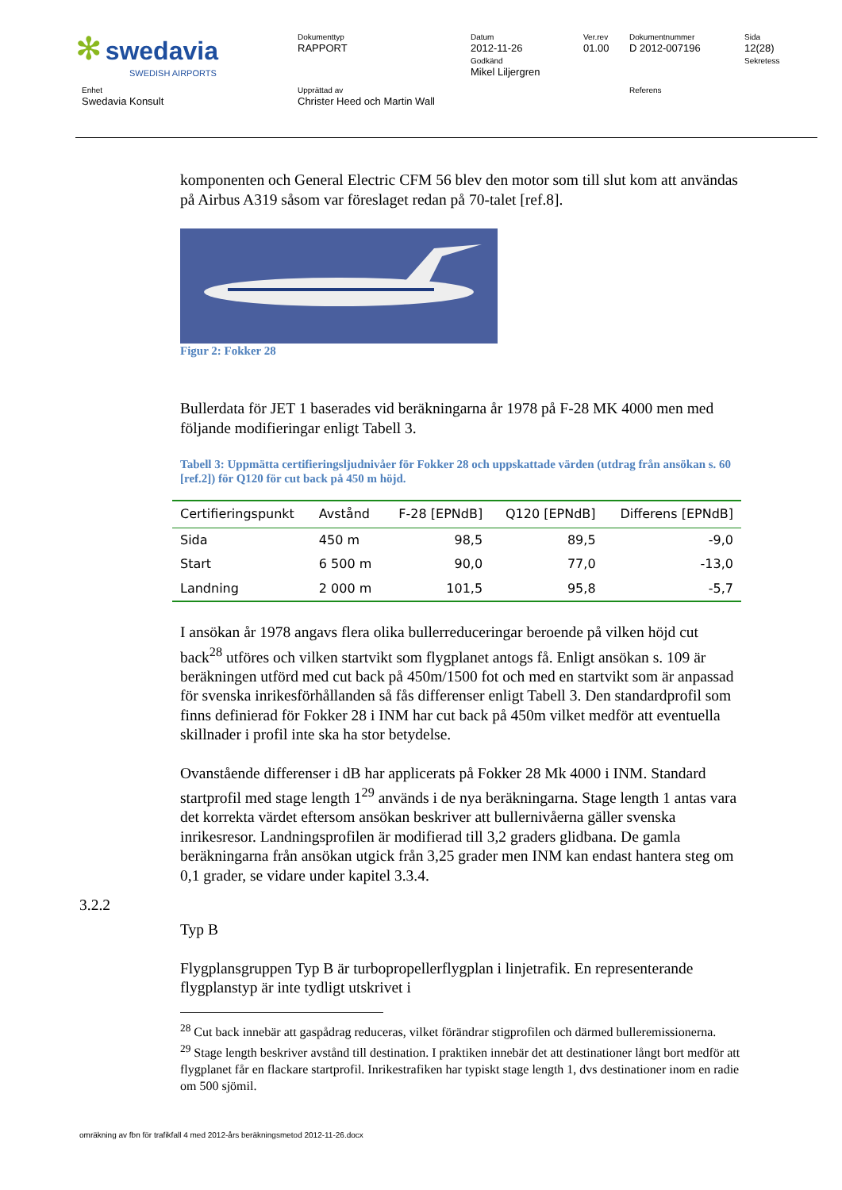| ✻ swedavia SWEDISH AIRPORTS | Dokumenttyp RAPPORT | Datum 2012-11-26 Godkänd Mikel Liljergren | Ver.rev 01.00 | Dokumentnummer D 2012-007196 | Sida 12(28) Sekretess |
| Enhet Swedavia Konsult | Upprättad av Christer Heed och Martin Wall | | | Referens | |
komponenten och General Electric CFM 56 blev den motor som till slut kom att användas på Airbus A319 såsom var föreslaget redan på 70-talet [ref.8].
Figur 2: Fokker 28
Bullerdata för JET 1 baserades vid beräkningarna år 1978 på F-28 MK 4000 men med följande modifieringar enligt Tabell 3.
Tabell 3: Uppmätta certifieringsljudnivåer för Fokker 28 och uppskattade värden (utdrag från ansökan s. 60 [ref.2]) för Q120 för cut back på 450 m höjd.
| Certifieringspunkt | Avstånd | F-28 [EPNdB] | Q120 [EPNdB] | Differens [EPNdB] |
| --- | --- | --- | --- | --- |
| Sida | 450 m | 98,5 | 89,5 | -9,0 |
| Start | 6 500 m | 90,0 | 77,0 | -13,0 |
| Landning | 2 000 m | 101,5 | 95,8 | -5,7 |
I ansökan år 1978 angavs flera olika bullerreduceringar beroende på vilken höjd cut back<sup>28</sup> utföres och vilken startvikt som flygplanet antogs få. Enligt ansökan s. 109 är beräkningen utförd med cut back på 450m/1500 fot och med en startvikt som är anpassad för svenska inrikesförhållanden så fås differenser enligt Tabell 3. Den standardprofil som finns definierad för Fokker 28 i INM har cut back på 450m vilket medför att eventuella skillnader i profil inte ska ha stor betydelse.
Ovanstående differenser i dB har applicerats på Fokker 28 Mk 4000 i INM. Standard startprofil med stage length 1<sup>29</sup> används i de nya beräkningarna. Stage length 1 antas vara det korrekta värdet eftersom ansökan beskriver att bullernivåerna gäller svenska inrikesresor. Landningsprofilen är modifierad till 3,2 graders glidbana. De gamla beräkningarna från ansökan utgick från 3,25 grader men INM kan endast hantera steg om 0,1 grader, se vidare under kapitel 3.3.4.
Typ B
Flygplansgruppen Typ B är turbopropellerflygplan i linjetrafik. En representerande flygplanstyp är inte tydligt utskrivet i
<sup>28</sup> Cut back innebär att gaspådrag reduceras, vilket förändrar stigprofilen och därmed bulleremissionerna.
<sup>29</sup> Stage length beskriver avstånd till destination. I praktiken innebär det att destinationer långt bort medför att flygplanet får en flackare startprofil. Inrikestrafiken har typiskt stage length 1, dvs destinationer inom en radie om 500 sjömil.
3.2.2
omräkning av fbn för trafikfall 4 med 2012-års beräkningsmetod 2012-11-26.docx